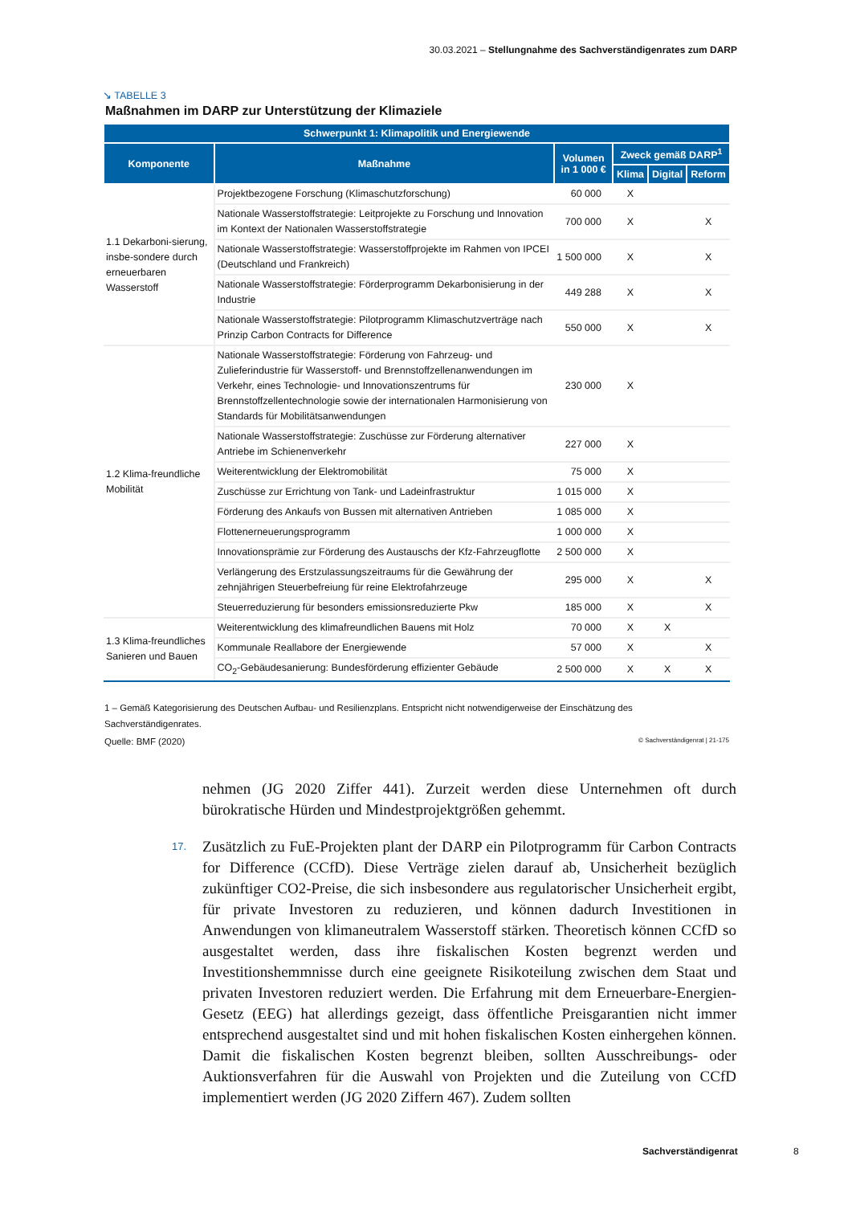30.03.2021 – Stellungnahme des Sachverständigenrates zum DARP
↘ TABELLE 3
Maßnahmen im DARP zur Unterstützung der Klimaziele
| Schwerpunkt 1: Klimapolitik und Energiewende | | | | | |
| --- | --- | --- | --- | --- | --- |
| Komponente | Maßnahme | Volumen in 1 000 € | Zweck gemäß DARP<sup>1</sup> | | |
| | | | Klima | Digital | Reform |
| 1.1 Dekarboni-sierung, insbe-sondere durch erneuerbaren Wasserstoff | Projektbezogene Forschung (Klimaschutzforschung) | 60 000 | X | | |
| | Nationale Wasserstoffstrategie: Leitprojekte zu Forschung und Innovation im Kontext der Nationalen Wasserstoffstrategie | 700 000 | X | | X |
| | Nationale Wasserstoffstrategie: Wasserstoffprojekte im Rahmen von IPCEI (Deutschland und Frankreich) | 1 500 000 | X | | X |
| | Nationale Wasserstoffstrategie: Förderprogramm Dekarbonisierung in der Industrie | 449 288 | X | | X |
| | Nationale Wasserstoffstrategie: Pilotprogramm Klimaschutzverträge nach Prinzip Carbon Contracts for Difference | 550 000 | X | | X |
| 1.2 Klima-freundliche Mobilität | Nationale Wasserstoffstrategie: Förderung von Fahrzeug- und Zulieferindustrie für Wasserstoff- und Brennstoffzellenanwendungen im Verkehr, eines Technologie- und Innovationszentrums für Brennstoffzellentechnologie sowie der internationalen Harmonisierung von Standards für Mobilitätsanwendungen | 230 000 | X | | |
| | Nationale Wasserstoffstrategie: Zuschüsse zur Förderung alternativer Antriebe im Schienenverkehr | 227 000 | X | | |
| | Weiterentwicklung der Elektromobilität | 75 000 | X | | |
| | Zuschüsse zur Errichtung von Tank- und Ladeinfrastruktur | 1 015 000 | X | | |
| | Förderung des Ankaufs von Bussen mit alternativen Antrieben | 1 085 000 | X | | |
| | Flottenerneuerungsprogramm | 1 000 000 | X | | |
| | Innovationsprämie zur Förderung des Austauschs der Kfz-Fahrzeugflotte | 2 500 000 | X | | |
| | Verlängerung des Erstzulassungszeitraums für die Gewährung der zehnjährigen Steuerbefreiung für reine Elektrofahrzeuge | 295 000 | X | | X |
| | Steuerreduzierung für besonders emissionsreduzierte Pkw | 185 000 | X | | X |
| 1.3 Klima-freundliches Sanieren und Bauen | Weiterentwicklung des klimafreundlichen Bauens mit Holz | 70 000 | X | X | |
| | Kommunale Reallabore der Energiewende | 57 000 | X | | X |
| | CO<sub>2</sub>-Gebäudesanierung: Bundesförderung effizienter Gebäude | 2 500 000 | X | X | X |
1 – Gemäß Kategorisierung des Deutschen Aufbau- und Resilienzplans. Entspricht nicht notwendigerweise der Einschätzung des Sachverständigenrates.
Quelle: BMF (2020) © Sachverständigenrat | 21-175
nehmen (JG 2020 Ziffer 441). Zurzeit werden diese Unternehmen oft durch bürokratische Hürden und Mindestprojektgrößen gehemmt.
17. Zusätzlich zu FuE-Projekten plant der DARP ein Pilotprogramm für Carbon Contracts for Difference (CCfD). Diese Verträge zielen darauf ab, Unsicherheit bezüglich zukünftiger CO2-Preise, die sich insbesondere aus regulatorischer Unsicherheit ergibt, für private Investoren zu reduzieren, und können dadurch Investitionen in Anwendungen von klimaneutralem Wasserstoff stärken. Theoretisch können CCfD so ausgestaltet werden, dass ihre fiskalischen Kosten begrenzt werden und Investitionshemmnisse durch eine geeignete Risikoteilung zwischen dem Staat und privaten Investoren reduziert werden. Die Erfahrung mit dem Erneuerbare-Energien-Gesetz (EEG) hat allerdings gezeigt, dass öffentliche Preisgarantien nicht immer entsprechend ausgestaltet sind und mit hohen fiskalischen Kosten einhergehen können. Damit die fiskalischen Kosten begrenzt bleiben, sollten Ausschreibungs- oder Auktionsverfahren für die Auswahl von Projekten und die Zuteilung von CCfD implementiert werden (JG 2020 Ziffern 467). Zudem sollten
Sachverständigenrat 8